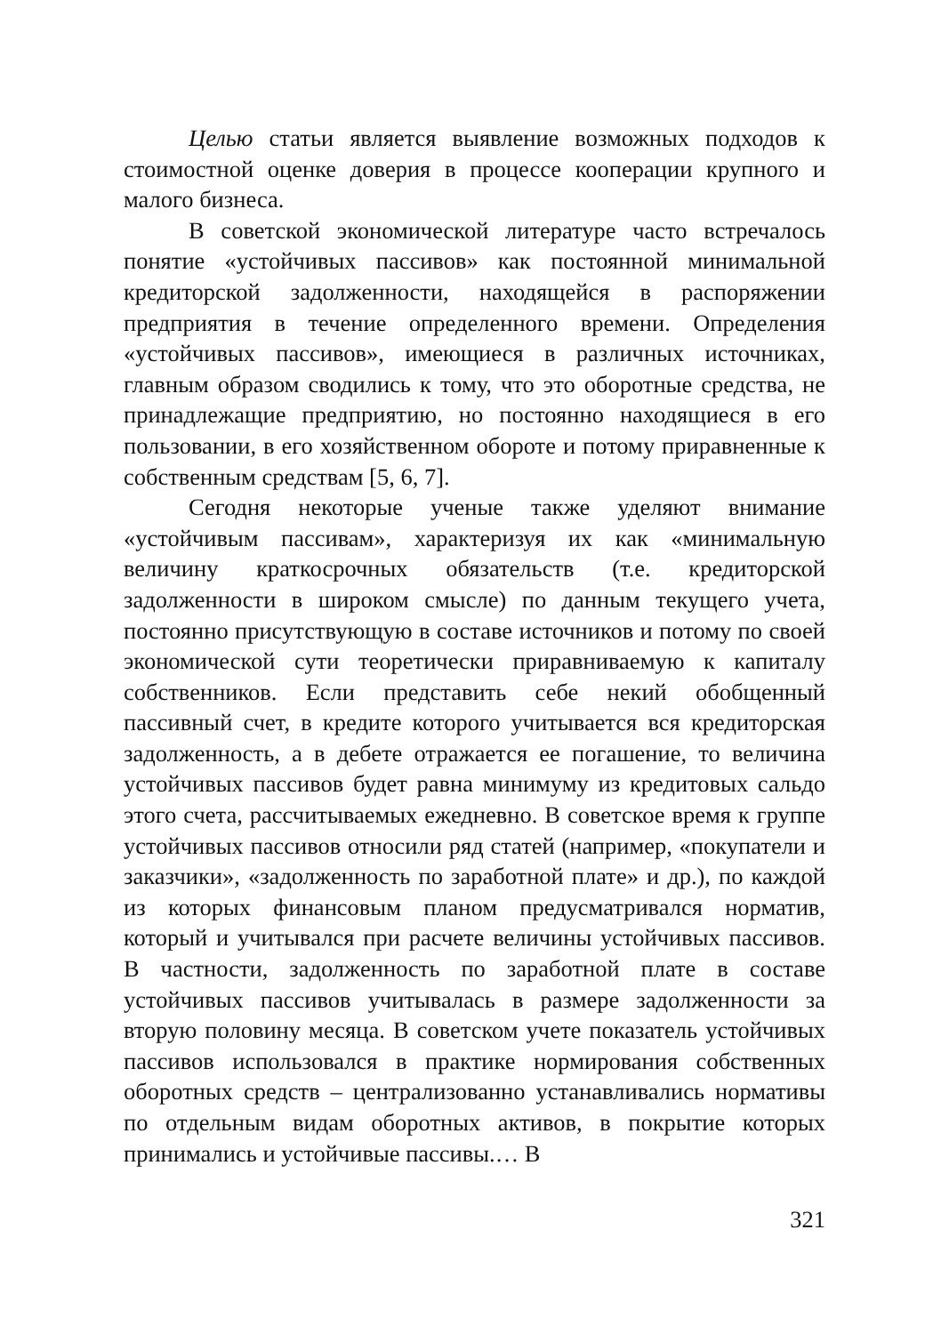Целью статьи является выявление возможных подходов к стоимостной оценке доверия в процессе кооперации крупного и малого бизнеса.
В советской экономической литературе часто встречалось понятие «устойчивых пассивов» как постоянной минимальной кредиторской задолженности, находящейся в распоряжении предприятия в течение определенного времени. Определения «устойчивых пассивов», имеющиеся в различных источниках, главным образом сводились к тому, что это оборотные средства, не принадлежащие предприятию, но постоянно находящиеся в его пользовании, в его хозяйственном обороте и потому приравненные к собственным средствам [5, 6, 7].
Сегодня некоторые ученые также уделяют внимание «устойчивым пассивам», характеризуя их как «минимальную величину краткосрочных обязательств (т.е. кредиторской задолженности в широком смысле) по данным текущего учета, постоянно присутствующую в составе источников и потому по своей экономической сути теоретически приравниваемую к капиталу собственников. Если представить себе некий обобщенный пассивный счет, в кредите которого учитывается вся кредиторская задолженность, а в дебете отражается ее погашение, то величина устойчивых пассивов будет равна минимуму из кредитовых сальдо этого счета, рассчитываемых ежедневно. В советское время к группе устойчивых пассивов относили ряд статей (например, «покупатели и заказчики», «задолженность по заработной плате» и др.), по каждой из которых финансовым планом предусматривался норматив, который и учитывался при расчете величины устойчивых пассивов. В частности, задолженность по заработной плате в составе устойчивых пассивов учитывалась в размере задолженности за вторую половину месяца. В советском учете показатель устойчивых пассивов использовался в практике нормирования собственных оборотных средств – централизованно устанавливались нормативы по отдельным видам оборотных активов, в покрытие которых принимались и устойчивые пассивы.… В
321